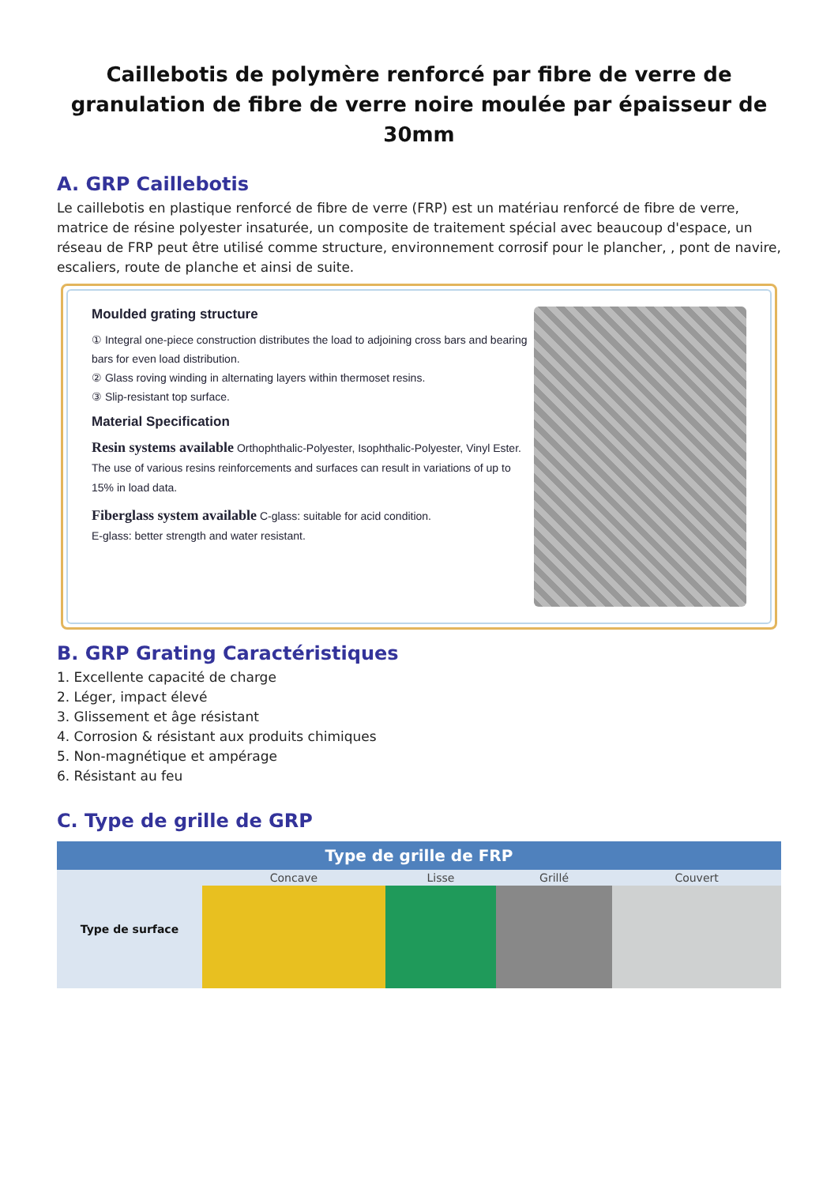Caillebotis de polymère renforcé par fibre de verre de granulation de fibre de verre noire moulée par épaisseur de 30mm
A. GRP Caillebotis
Le caillebotis en plastique renforcé de fibre de verre (FRP) est un matériau renforcé de fibre de verre, matrice de résine polyester insaturée, un composite de traitement spécial avec beaucoup d'espace, un réseau de FRP peut être utilisé comme structure, environnement corrosif pour le plancher, , pont de navire, escaliers, route de planche et ainsi de suite.
Moulded grating structure
① Integral one-piece construction distributes the load to adjoining cross bars and bearing bars for even load distribution.
② Glass roving winding in alternating layers within thermoset resins.
③ Slip-resistant top surface.
Material Specification
Resin systems available Orthophthalic-Polyester, Isophthalic-Polyester, Vinyl Ester. The use of various resins reinforcements and surfaces can result in variations of up to 15% in load data.
Fiberglass system available C-glass: suitable for acid condition.
E-glass: better strength and water resistant.
B. GRP Grating Caractéristiques
1. Excellente capacité de charge
2. Léger, impact élevé
3. Glissement et âge résistant
4. Corrosion & résistant aux produits chimiques
5. Non-magnétique et ampérage
6. Résistant au feu
C. Type de grille de GRP
| Type de grille de FRP | | | | |
| --- | --- | --- | --- | --- |
| Type de surface | Concave | Lisse | Grillé | Couvert |